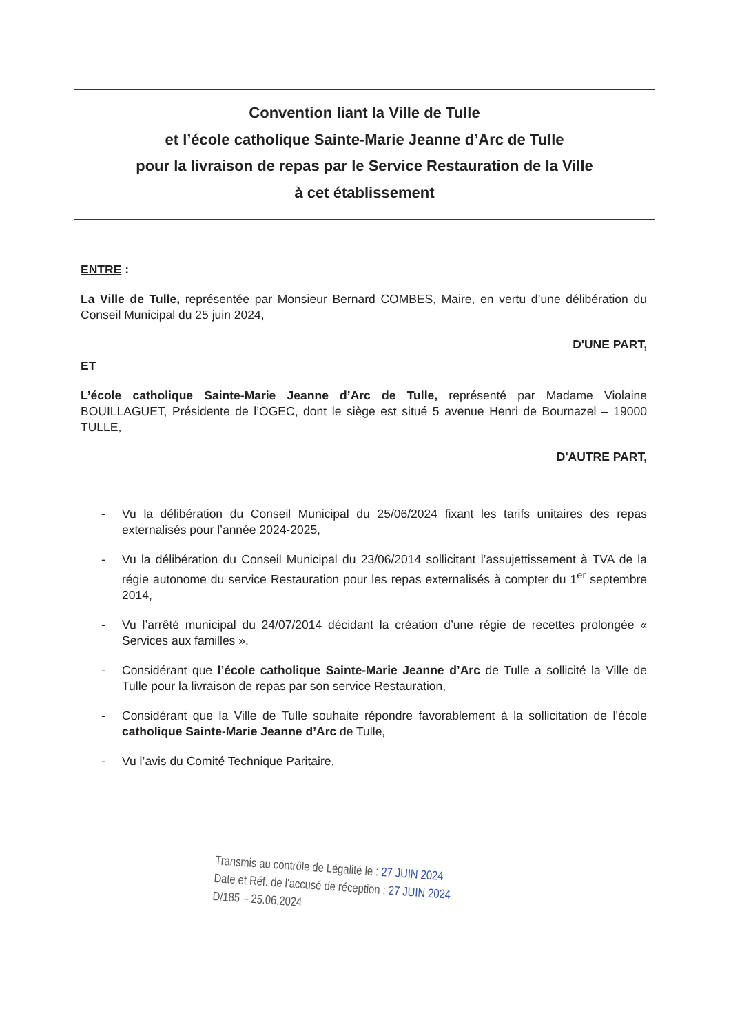Convention liant la Ville de Tulle
et l’école catholique Sainte-Marie Jeanne d’Arc de Tulle
pour la livraison de repas par le Service Restauration de la Ville
à cet établissement
ENTRE :
La Ville de Tulle, représentée par Monsieur Bernard COMBES, Maire, en vertu d’une délibération du Conseil Municipal du 25 juin 2024,
D'UNE PART,
ET
L’école catholique Sainte-Marie Jeanne d’Arc de Tulle, représenté par Madame Violaine BOUILLAGUET, Présidente de l’OGEC, dont le siège est situé 5 avenue Henri de Bournazel – 19000 TULLE,
D'AUTRE PART,
- Vu la délibération du Conseil Municipal du 25/06/2024 fixant les tarifs unitaires des repas externalisés pour l’année 2024-2025,
- Vu la délibération du Conseil Municipal du 23/06/2014 sollicitant l’assujettissement à TVA de la régie autonome du service Restauration pour les repas externalisés à compter du 1<sup>er</sup> septembre 2014,
- Vu l’arrêté municipal du 24/07/2014 décidant la création d’une régie de recettes prolongée « Services aux familles »,
- Considérant que l’école catholique Sainte-Marie Jeanne d’Arc de Tulle a sollicité la Ville de Tulle pour la livraison de repas par son service Restauration,
- Considérant que la Ville de Tulle souhaite répondre favorablement à la sollicitation de l’école catholique Sainte-Marie Jeanne d’Arc de Tulle,
- Vu l’avis du Comité Technique Paritaire,
Transmis au contrôle de Légalité le : 27 JUIN 2024
Date et Réf. de l'accusé de réception : 27 JUIN 2024
D/185 – 25.06.2024